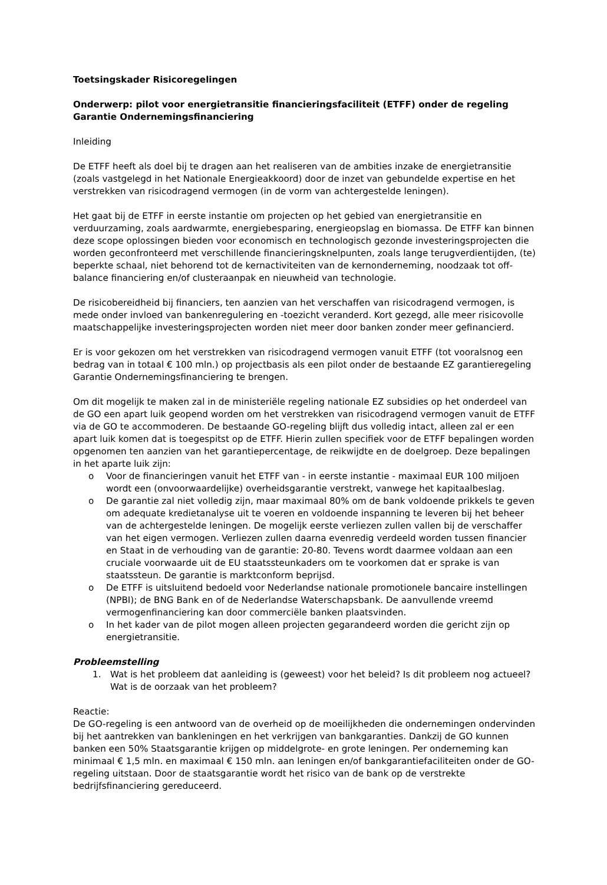Toetsingskader Risicoregelingen
Onderwerp: pilot voor energietransitie financieringsfaciliteit (ETFF) onder de regeling Garantie Ondernemingsfinanciering
Inleiding
De ETFF heeft als doel bij te dragen aan het realiseren van de ambities inzake de energietransitie (zoals vastgelegd in het Nationale Energieakkoord) door de inzet van gebundelde expertise en het verstrekken van risicodragend vermogen (in de vorm van achtergestelde leningen).
Het gaat bij de ETFF in eerste instantie om projecten op het gebied van energietransitie en verduurzaming, zoals aardwarmte, energiebesparing, energieopslag en biomassa. De ETFF kan binnen deze scope oplossingen bieden voor economisch en technologisch gezonde investeringsprojecten die worden geconfronteerd met verschillende financieringsknelpunten, zoals lange terugverdientijden, (te) beperkte schaal, niet behorend tot de kernactiviteiten van de kernonderneming, noodzaak tot off-balance financiering en/of clusteraanpak en nieuwheid van technologie.
De risicobereidheid bij financiers, ten aanzien van het verschaffen van risicodragend vermogen, is mede onder invloed van bankenregulering en -toezicht veranderd. Kort gezegd, alle meer risicovolle maatschappelijke investeringsprojecten worden niet meer door banken zonder meer gefinancierd.
Er is voor gekozen om het verstrekken van risicodragend vermogen vanuit ETFF (tot vooralsnog een bedrag van in totaal € 100 mln.) op projectbasis als een pilot onder de bestaande EZ garantieregeling Garantie Ondernemingsfinanciering te brengen.
Om dit mogelijk te maken zal in de ministeriële regeling nationale EZ subsidies op het onderdeel van de GO een apart luik geopend worden om het verstrekken van risicodragend vermogen vanuit de ETFF via de GO te accommoderen. De bestaande GO-regeling blijft dus volledig intact, alleen zal er een apart luik komen dat is toegespitst op de ETFF. Hierin zullen specifiek voor de ETFF bepalingen worden opgenomen ten aanzien van het garantiepercentage, de reikwijdte en de doelgroep. Deze bepalingen in het aparte luik zijn:
o Voor de financieringen vanuit het ETFF van - in eerste instantie - maximaal EUR 100 miljoen wordt een (onvoorwaardelijke) overheidsgarantie verstrekt, vanwege het kapitaalbeslag.
o De garantie zal niet volledig zijn, maar maximaal 80% om de bank voldoende prikkels te geven om adequate kredietanalyse uit te voeren en voldoende inspanning te leveren bij het beheer van de achtergestelde leningen. De mogelijk eerste verliezen zullen vallen bij de verschaffer van het eigen vermogen. Verliezen zullen daarna evenredig verdeeld worden tussen financier en Staat in de verhouding van de garantie: 20-80. Tevens wordt daarmee voldaan aan een cruciale voorwaarde uit de EU staatssteunkaders om te voorkomen dat er sprake is van staatssteun. De garantie is marktconform beprijsd.
o De ETFF is uitsluitend bedoeld voor Nederlandse nationale promotionele bancaire instellingen (NPBI); de BNG Bank en of de Nederlandse Waterschapsbank. De aanvullende vreemd vermogenfinanciering kan door commerciële banken plaatsvinden.
o In het kader van de pilot mogen alleen projecten gegarandeerd worden die gericht zijn op energietransitie.
Probleemstelling
1. Wat is het probleem dat aanleiding is (geweest) voor het beleid? Is dit probleem nog actueel? Wat is de oorzaak van het probleem?
Reactie:
De GO-regeling is een antwoord van de overheid op de moeilijkheden die ondernemingen ondervinden bij het aantrekken van bankleningen en het verkrijgen van bankgaranties. Dankzij de GO kunnen banken een 50% Staatsgarantie krijgen op middelgrote- en grote leningen. Per onderneming kan minimaal € 1,5 mln. en maximaal € 150 mln. aan leningen en/of bankgarantiefaciliteiten onder de GO-regeling uitstaan. Door de staatsgarantie wordt het risico van de bank op de verstrekte bedrijfsfinanciering gereduceerd.